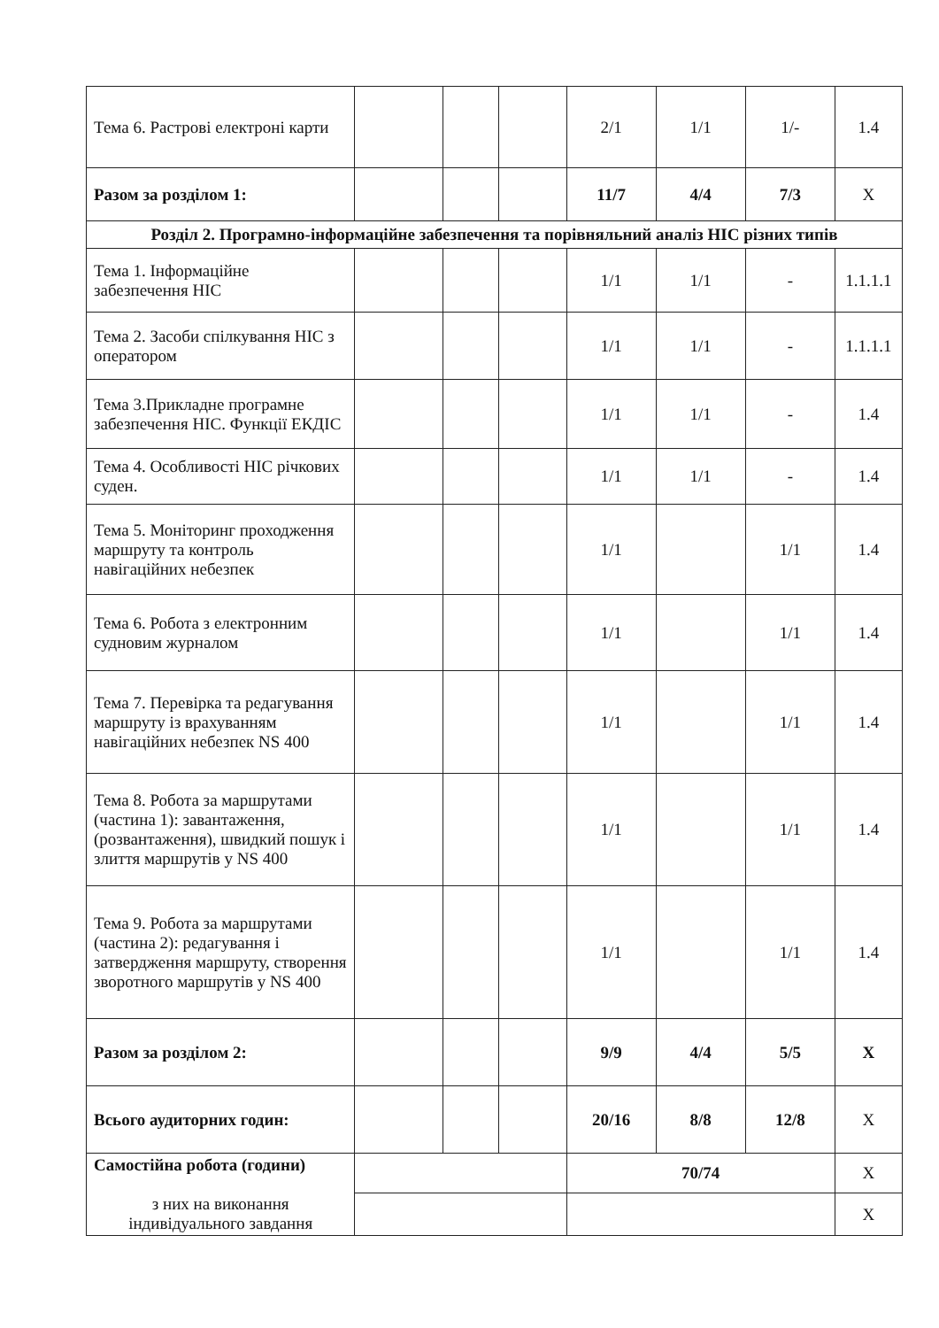| Тема 6. Растрові електроні карти | | | | 2/1 | 1/1 | 1/- | 1.4 |
| Разом за розділом 1: | | | | 11/7 | 4/4 | 7/3 | X |
| Розділ 2. Програмно-інформаційне забезпечення та порівняльний аналіз НІС різних типів | | | | | | | |
| Тема 1. Інформаційне забезпечення НІС | | | | 1/1 | 1/1 | - | 1.1.1.1 |
| Тема 2. Засоби спілкування НІС з оператором | | | | 1/1 | 1/1 | - | 1.1.1.1 |
| Тема 3.Прикладне програмне забезпечення НІС. Функції ЕКДІС | | | | 1/1 | 1/1 | - | 1.4 |
| Тема 4. Особливості НІС річкових суден. | | | | 1/1 | 1/1 | - | 1.4 |
| Тема 5. Моніторинг проходження маршруту та контроль навігаційних небезпек | | | | 1/1 | | 1/1 | 1.4 |
| Тема 6. Робота з електронним судновим журналом | | | | 1/1 | | 1/1 | 1.4 |
| Тема 7. Перевірка та редагування маршруту із врахуванням навігаційних небезпек NS 400 | | | | 1/1 | | 1/1 | 1.4 |
| Тема 8. Робота за маршрутами (частина 1): завантаження, (розвантаження), швидкий пошук і злиття маршрутів у NS 400 | | | | 1/1 | | 1/1 | 1.4 |
| Тема 9. Робота за маршрутами (частина 2): редагування і затвердження маршруту, створення зворотного маршрутів у NS 400 | | | | 1/1 | | 1/1 | 1.4 |
| Разом за розділом 2: | | | | 9/9 | 4/4 | 5/5 | X |
| Всього аудиторних годин: | | | | 20/16 | 8/8 | 12/8 | X |
| Самостійна робота (години) з них на виконання індивідуального завдання | | | | 70/74 | | | X |
| | | | | | | | X |